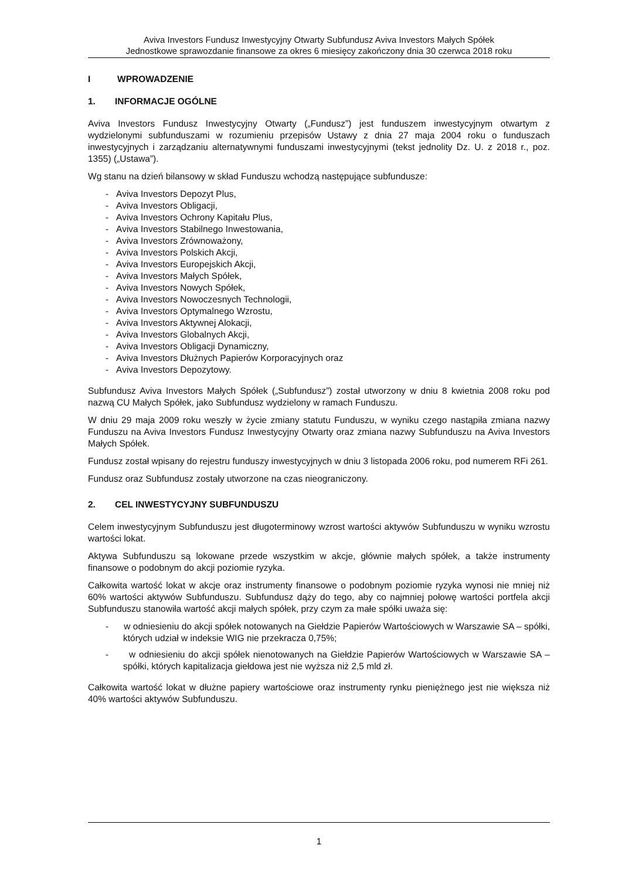Aviva Investors Fundusz Inwestycyjny Otwarty Subfundusz Aviva Investors Małych Spółek
Jednostkowe sprawozdanie finansowe za okres 6 miesięcy zakończony dnia 30 czerwca 2018 roku
I WPROWADZENIE
1. INFORMACJE OGÓLNE
Aviva Investors Fundusz Inwestycyjny Otwarty („Fundusz”) jest funduszem inwestycyjnym otwartym z wydzielonymi subfunduszami w rozumieniu przepisów Ustawy z dnia 27 maja 2004 roku o funduszach inwestycyjnych i zarządzaniu alternatywnymi funduszami inwestycyjnymi (tekst jednolity Dz. U. z 2018 r., poz. 1355) („Ustawa”).
Wg stanu na dzień bilansowy w skład Funduszu wchodzą następujące subfundusze:
- Aviva Investors Depozyt Plus,
- Aviva Investors Obligacji,
- Aviva Investors Ochrony Kapitału Plus,
- Aviva Investors Stabilnego Inwestowania,
- Aviva Investors Zrównoważony,
- Aviva Investors Polskich Akcji,
- Aviva Investors Europejskich Akcji,
- Aviva Investors Małych Spółek,
- Aviva Investors Nowych Spółek,
- Aviva Investors Nowoczesnych Technologii,
- Aviva Investors Optymalnego Wzrostu,
- Aviva Investors Aktywnej Alokacji,
- Aviva Investors Globalnych Akcji,
- Aviva Investors Obligacji Dynamiczny,
- Aviva Investors Dłużnych Papierów Korporacyjnych oraz
- Aviva Investors Depozytowy.
Subfundusz Aviva Investors Małych Spółek („Subfundusz”) został utworzony w dniu 8 kwietnia 2008 roku pod nazwą CU Małych Spółek, jako Subfundusz wydzielony w ramach Funduszu.
W dniu 29 maja 2009 roku weszły w życie zmiany statutu Funduszu, w wyniku czego nastąpiła zmiana nazwy Funduszu na Aviva Investors Fundusz Inwestycyjny Otwarty oraz zmiana nazwy Subfunduszu na Aviva Investors Małych Spółek.
Fundusz został wpisany do rejestru funduszy inwestycyjnych w dniu 3 listopada 2006 roku, pod numerem RFi 261.
Fundusz oraz Subfundusz zostały utworzone na czas nieograniczony.
2. CEL INWESTYCYJNY SUBFUNDUSZU
Celem inwestycyjnym Subfunduszu jest długoterminowy wzrost wartości aktywów Subfunduszu w wyniku wzrostu wartości lokat.
Aktywa Subfunduszu są lokowane przede wszystkim w akcje, głównie małych spółek, a także instrumenty finansowe o podobnym do akcji poziomie ryzyka.
Całkowita wartość lokat w akcje oraz instrumenty finansowe o podobnym poziomie ryzyka wynosi nie mniej niż 60% wartości aktywów Subfunduszu. Subfundusz dąży do tego, aby co najmniej połowę wartości portfela akcji Subfunduszu stanowiła wartość akcji małych spółek, przy czym za małe spółki uważa się:
- w odniesieniu do akcji spółek notowanych na Giełdzie Papierów Wartościowych w Warszawie SA – spółki, których udział w indeksie WIG nie przekracza 0,75%;
- w odniesieniu do akcji spółek nienotowanych na Giełdzie Papierów Wartościowych w Warszawie SA – spółki, których kapitalizacja giełdowa jest nie wyższa niż 2,5 mld zł.
Całkowita wartość lokat w dłużne papiery wartościowe oraz instrumenty rynku pieniężnego jest nie większa niż 40% wartości aktywów Subfunduszu.
1